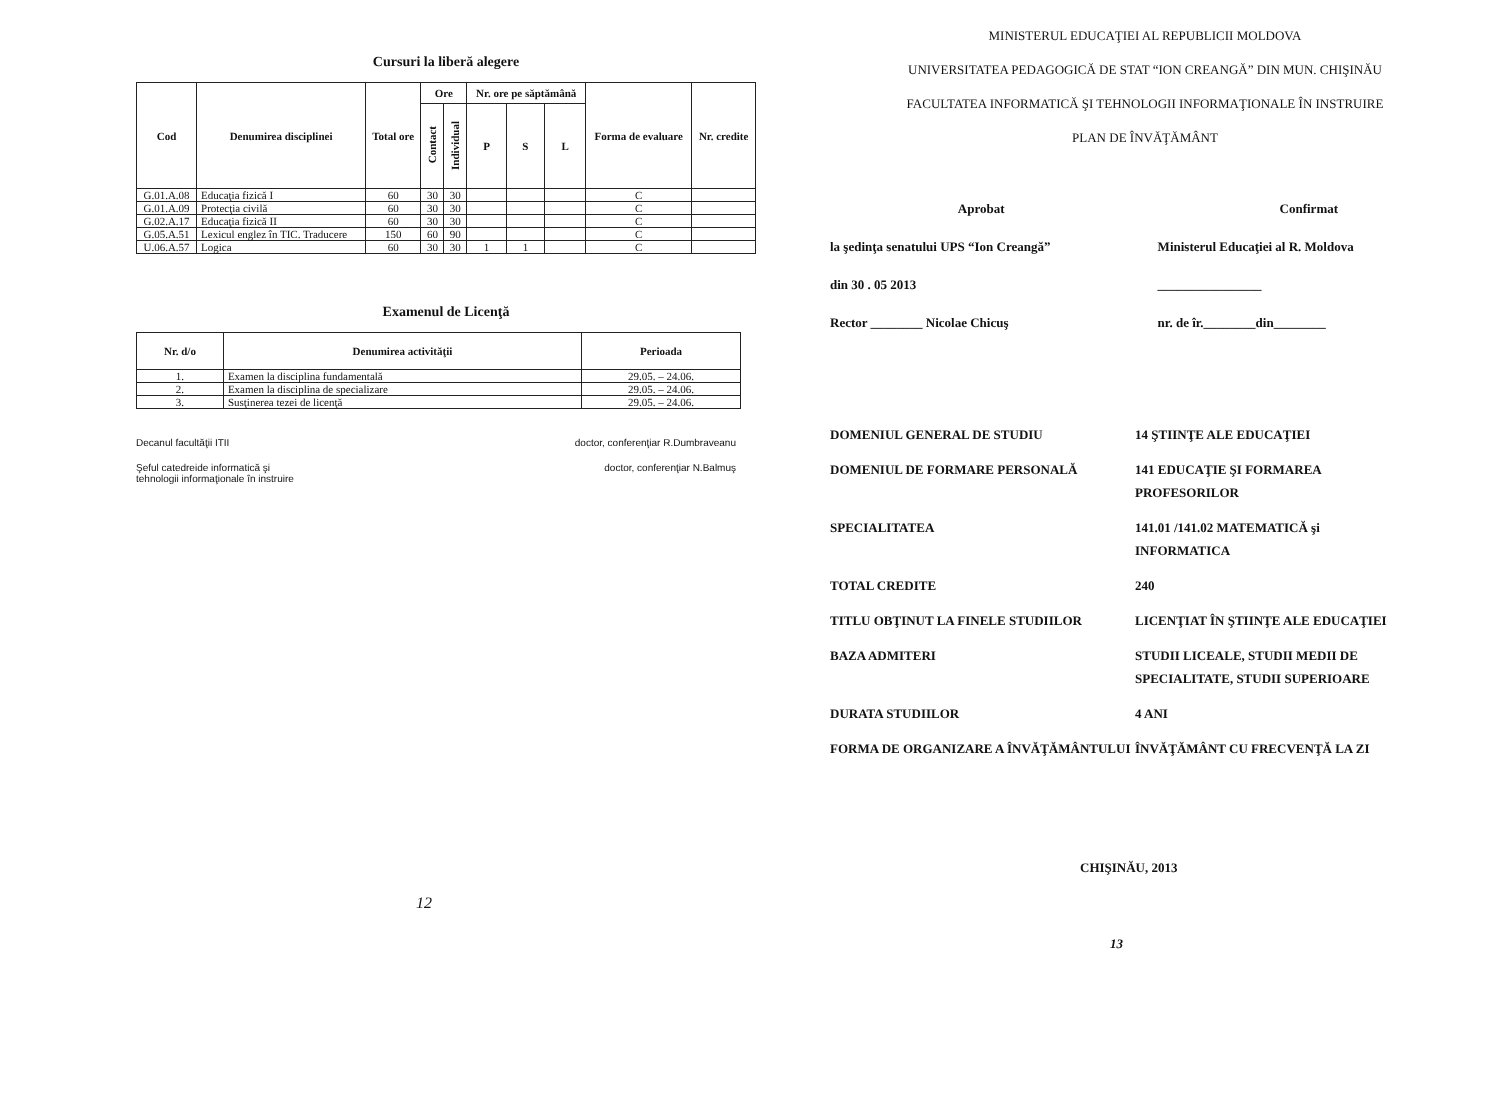Cursuri la liberă alegere
| Cod | Denumirea disciplinei | Total ore | Ore | | Nr. ore pe săptămână | | | Forma de evaluare | Nr. credite |
| --- | --- | --- | --- | --- | --- | --- | --- | --- | --- |
| | | | Contact | Individual | P | S | L | | |
| G.01.A.08 | Educaţia fizică I | 60 | 30 | 30 | | | | C | |
| G.01.A.09 | Protecţia civilă | 60 | 30 | 30 | | | | C | |
| G.02.A.17 | Educaţia fizică II | 60 | 30 | 30 | | | | C | |
| G.05.A.51 | Lexicul englez în TIC. Traducere | 150 | 60 | 90 | | | | C | |
| U.06.A.57 | Logica | 60 | 30 | 30 | 1 | 1 | | C | |
Examenul de Licenţă
| Nr. d/o | Denumirea activităţii | Perioada |
| --- | --- | --- |
| 1. | Examen la disciplina fundamentală | 29.05. – 24.06. |
| 2. | Examen la disciplina de specializare | 29.05. – 24.06. |
| 3. | Susţinerea tezei de licenţă | 29.05. – 24.06. |
Decanul facultăţii ITII doctor, conferenţiar R.Dumbraveanu
Şeful catedreide informatică şi
tehnologii informaţionale în instruire doctor, conferenţiar N.Balmuş
12
MINISTERUL EDUCAŢIEI AL REPUBLICII MOLDOVA
UNIVERSITATEA PEDAGOGICĂ DE STAT “ION CREANGĂ” DIN MUN. CHIŞINĂU
FACULTATEA INFORMATICĂ ŞI TEHNOLOGII INFORMAŢIONALE ÎN INSTRUIRE
PLAN DE ÎNVĂŢĂMÂNT
Aprobat
la şedinţa senatului UPS “Ion Creangă”
din 30 . 05 2013
Rector ________ Nicolae Chicuş
Confirmat
Ministerul Educaţiei al R. Moldova
________________
nr. de îr.________din________
DOMENIUL GENERAL DE STUDIU 14 ŞTIINŢE ALE EDUCAŢIEI
DOMENIUL DE FORMARE PERSONALĂ 141 EDUCAŢIE ŞI FORMAREA PROFESORILOR
SPECIALITATEA 141.01 /141.02 MATEMATICĂ şi INFORMATICA
TOTAL CREDITE 240
TITLU OBŢINUT LA FINELE STUDIILOR LICENŢIAT ÎN ŞTIINŢE ALE EDUCAŢIEI
BAZA ADMITERI STUDII LICEALE, STUDII MEDII DE SPECIALITATE, STUDII SUPERIOARE
DURATA STUDIILOR 4 ANI
FORMA DE ORGANIZARE A ÎNVĂŢĂMÂNTULUI ÎNVĂŢĂMÂNT CU FRECVENŢĂ LA ZI
CHIŞINĂU, 2013
13